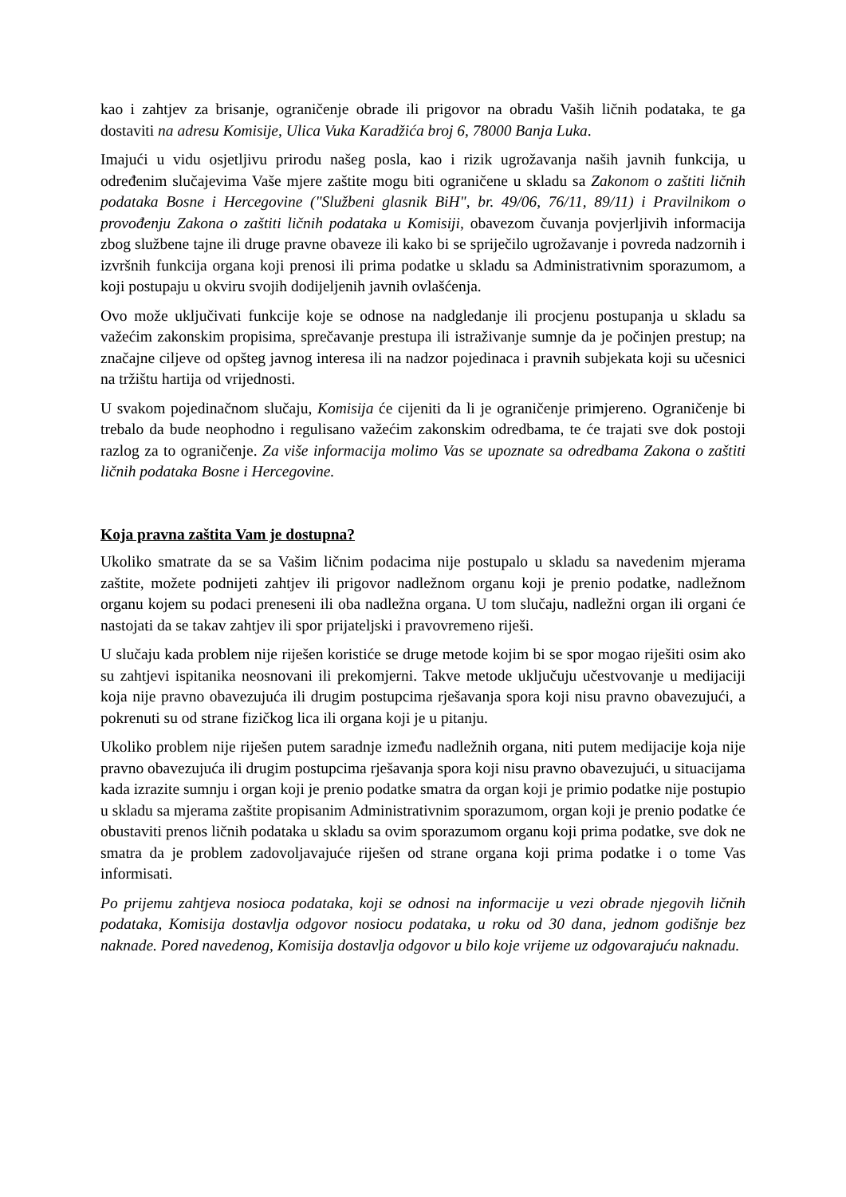kao i zahtjev za brisanje, ograničenje obrade ili prigovor na obradu Vaših ličnih podataka, te ga dostaviti na adresu Komisije, Ulica Vuka Karadžića broj 6, 78000 Banja Luka.
Imajući u vidu osjetljivu prirodu našeg posla, kao i rizik ugrožavanja naših javnih funkcija, u određenim slučajevima Vaše mjere zaštite mogu biti ograničene u skladu sa Zakonom o zaštiti ličnih podataka Bosne i Hercegovine ("Službeni glasnik BiH", br. 49/06, 76/11, 89/11) i Pravilnikom o provođenju Zakona o zaštiti ličnih podataka u Komisiji, obavezom čuvanja povjerljivih informacija zbog službene tajne ili druge pravne obaveze ili kako bi se spriječilo ugrožavanje i povreda nadzornih i izvršnih funkcija organa koji prenosi ili prima podatke u skladu sa Administrativnim sporazumom, a koji postupaju u okviru svojih dodijeljenih javnih ovlašćenja.
Ovo može uključivati funkcije koje se odnose na nadgledanje ili procjenu postupanja u skladu sa važećim zakonskim propisima, sprečavanje prestupa ili istraživanje sumnje da je počinjen prestup; na značajne ciljeve od opšteg javnog interesa ili na nadzor pojedinaca i pravnih subjekata koji su učesnici na tržištu hartija od vrijednosti.
U svakom pojedinačnom slučaju, Komisija će cijeniti da li je ograničenje primjereno. Ograničenje bi trebalo da bude neophodno i regulisano važećim zakonskim odredbama, te će trajati sve dok postoji razlog za to ograničenje. Za više informacija molimo Vas se upoznate sa odredbama Zakona o zaštiti ličnih podataka Bosne i Hercegovine.
Koja pravna zaštita Vam je dostupna?
Ukoliko smatrate da se sa Vašim ličnim podacima nije postupalo u skladu sa navedenim mjerama zaštite, možete podnijeti zahtjev ili prigovor nadležnom organu koji je prenio podatke, nadležnom organu kojem su podaci preneseni ili oba nadležna organa. U tom slučaju, nadležni organ ili organi će nastojati da se takav zahtjev ili spor prijateljski i pravovremeno riješi.
U slučaju kada problem nije riješen koristiće se druge metode kojim bi se spor mogao riješiti osim ako su zahtjevi ispitanika neosnovani ili prekomjerni. Takve metode uključuju učestvovanje u medijaciji koja nije pravno obavezujuća ili drugim postupcima rješavanja spora koji nisu pravno obavezujući, a pokrenuti su od strane fizičkog lica ili organa koji je u pitanju.
Ukoliko problem nije riješen putem saradnje između nadležnih organa, niti putem medijacije koja nije pravno obavezujuća ili drugim postupcima rješavanja spora koji nisu pravno obavezujući, u situacijama kada izrazite sumnju i organ koji je prenio podatke smatra da organ koji je primio podatke nije postupio u skladu sa mjerama zaštite propisanim Administrativnim sporazumom, organ koji je prenio podatke će obustaviti prenos ličnih podataka u skladu sa ovim sporazumom organu koji prima podatke, sve dok ne smatra da je problem zadovoljavajuće riješen od strane organa koji prima podatke i o tome Vas informisati.
Po prijemu zahtjeva nosioca podataka, koji se odnosi na informacije u vezi obrade njegovih ličnih podataka, Komisija dostavlja odgovor nosiocu podataka, u roku od 30 dana, jednom godišnje bez naknade. Pored navedenog, Komisija dostavlja odgovor u bilo koje vrijeme uz odgovarajuću naknadu.